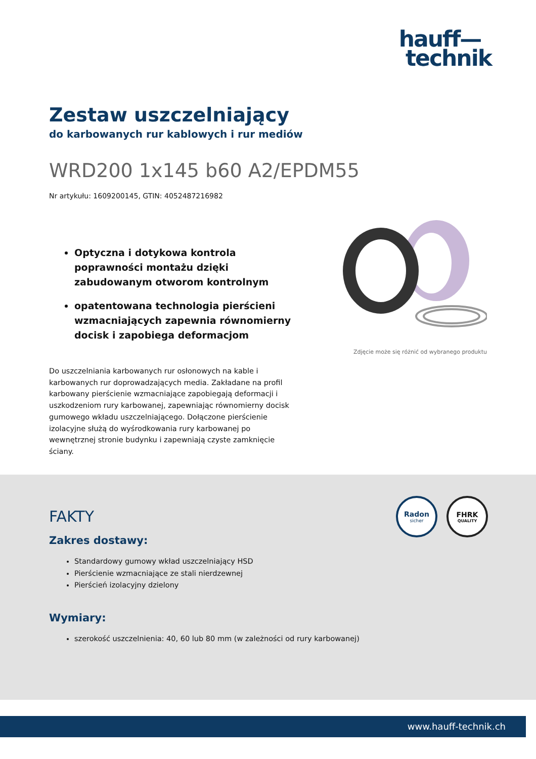hauff—
technik
Zestaw uszczelniający
do karbowanych rur kablowych i rur mediów
WRD200 1x145 b60 A2/EPDM55
Nr artykułu: 1609200145, GTIN: 4052487216982
Optyczna i dotykowa kontrola poprawności montażu dzięki zabudowanym otworom kontrolnym
opatentowana technologia pierścieni wzmacniających zapewnia równomierny docisk i zapobiega deformacjom
Zdjęcie może się różnić od wybranego produktu
Do uszczelniania karbowanych rur osłonowych na kable i karbowanych rur doprowadzających media. Zakładane na profil karbowany pierścienie wzmacniające zapobiegają deformacji i uszkodzeniom rury karbowanej, zapewniając równomierny docisk gumowego wkładu uszczelniającego. Dołączone pierścienie izolacyjne służą do wyśrodkowania rury karbowanej po wewnętrznej stronie budynku i zapewniają czyste zamknięcie ściany.
Radon
sicher
FHRK
QUALITY
FAKTY
Zakres dostawy:
Standardowy gumowy wkład uszczelniający HSD
Pierścienie wzmacniające ze stali nierdzewnej
Pierścień izolacyjny dzielony
Wymiary:
szerokość uszczelnienia: 40, 60 lub 80 mm (w zależności od rury karbowanej)
www.hauff-technik.ch